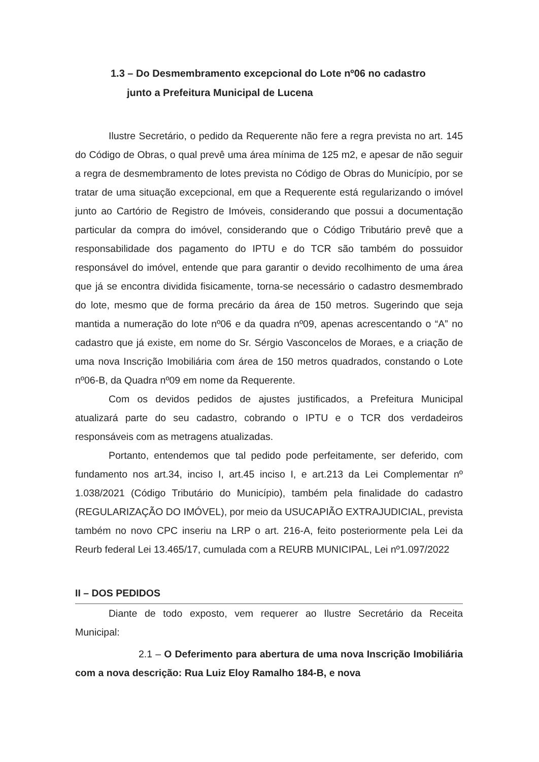1.3 – Do Desmembramento excepcional do Lote nº06 no cadastro
junto a Prefeitura Municipal de Lucena
Ilustre Secretário, o pedido da Requerente não fere a regra prevista no art. 145 do Código de Obras, o qual prevê uma área mínima de 125 m2, e apesar de não seguir a regra de desmembramento de lotes prevista no Código de Obras do Município, por se tratar de uma situação excepcional, em que a Requerente está regularizando o imóvel junto ao Cartório de Registro de Imóveis, considerando que possui a documentação particular da compra do imóvel, considerando que o Código Tributário prevê que a responsabilidade dos pagamento do IPTU e do TCR são também do possuidor responsável do imóvel, entende que para garantir o devido recolhimento de uma área que já se encontra dividida fisicamente, torna-se necessário o cadastro desmembrado do lote, mesmo que de forma precário da área de 150 metros. Sugerindo que seja mantida a numeração do lote nº06 e da quadra nº09, apenas acrescentando o “A” no cadastro que já existe, em nome do Sr. Sérgio Vasconcelos de Moraes, e a criação de uma nova Inscrição Imobiliária com área de 150 metros quadrados, constando o Lote nº06-B, da Quadra nº09 em nome da Requerente.
Com os devidos pedidos de ajustes justificados, a Prefeitura Municipal atualizará parte do seu cadastro, cobrando o IPTU e o TCR dos verdadeiros responsáveis com as metragens atualizadas.
Portanto, entendemos que tal pedido pode perfeitamente, ser deferido, com fundamento nos art.34, inciso I, art.45 inciso I, e art.213 da Lei Complementar nº 1.038/2021 (Código Tributário do Município), também pela finalidade do cadastro (REGULARIZAÇÃO DO IMÓVEL), por meio da USUCAPIÃO EXTRAJUDICIAL, prevista também no novo CPC inseriu na LRP o art. 216-A, feito posteriormente pela Lei da Reurb federal Lei 13.465/17, cumulada com a REURB MUNICIPAL, Lei nº1.097/2022
II – DOS PEDIDOS
Diante de todo exposto, vem requerer ao Ilustre Secretário da Receita Municipal:
2.1 – O Deferimento para abertura de uma nova Inscrição Imobiliária com a nova descrição: Rua Luiz Eloy Ramalho 184-B, e nova